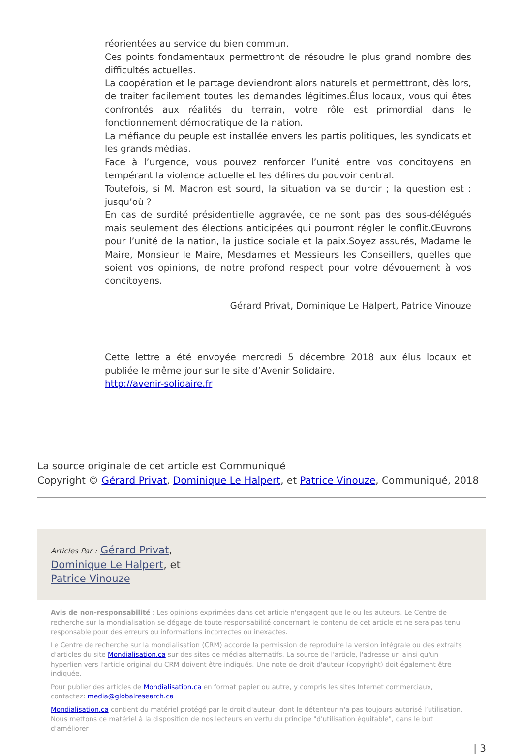réorientées au service du bien commun.
Ces points fondamentaux permettront de résoudre le plus grand nombre des difficultés actuelles.
La coopération et le partage deviendront alors naturels et permettront, dès lors, de traiter facilement toutes les demandes légitimes.Élus locaux, vous qui êtes confrontés aux réalités du terrain, votre rôle est primordial dans le fonctionnement démocratique de la nation.
La méfiance du peuple est installée envers les partis politiques, les syndicats et les grands médias.
Face à l’urgence, vous pouvez renforcer l’unité entre vos concitoyens en tempérant la violence actuelle et les délires du pouvoir central.
Toutefois, si M. Macron est sourd, la situation va se durcir ; la question est : jusqu’où ?
En cas de surdité présidentielle aggravée, ce ne sont pas des sous-délégués mais seulement des élections anticipées qui pourront régler le conflit.Œuvrons pour l’unité de la nation, la justice sociale et la paix.Soyez assurés, Madame le Maire, Monsieur le Maire, Mesdames et Messieurs les Conseillers, quelles que soient vos opinions, de notre profond respect pour votre dévouement à vos concitoyens.
Gérard Privat, Dominique Le Halpert, Patrice Vinouze
Cette lettre a été envoyée mercredi 5 décembre 2018 aux élus locaux et publiée le même jour sur le site d’Avenir Solidaire.
http://avenir-solidaire.fr
La source originale de cet article est Communiqué
Copyright © Gérard Privat, Dominique Le Halpert, et Patrice Vinouze, Communiqué, 2018
Articles Par : Gérard Privat,
Dominique Le Halpert, et
Patrice Vinouze
Avis de non-responsabilité : Les opinions exprimées dans cet article n'engagent que le ou les auteurs. Le Centre de recherche sur la mondialisation se dégage de toute responsabilité concernant le contenu de cet article et ne sera pas tenu responsable pour des erreurs ou informations incorrectes ou inexactes.
Le Centre de recherche sur la mondialisation (CRM) accorde la permission de reproduire la version intégrale ou des extraits d'articles du site Mondialisation.ca sur des sites de médias alternatifs. La source de l'article, l'adresse url ainsi qu'un hyperlien vers l'article original du CRM doivent être indiqués. Une note de droit d'auteur (copyright) doit également être indiquée.
Pour publier des articles de Mondialisation.ca en format papier ou autre, y compris les sites Internet commerciaux, contactez: media@globalresearch.ca
Mondialisation.ca contient du matériel protégé par le droit d'auteur, dont le détenteur n'a pas toujours autorisé l’utilisation. Nous mettons ce matériel à la disposition de nos lecteurs en vertu du principe "d'utilisation équitable", dans le but d'améliorer
| 3